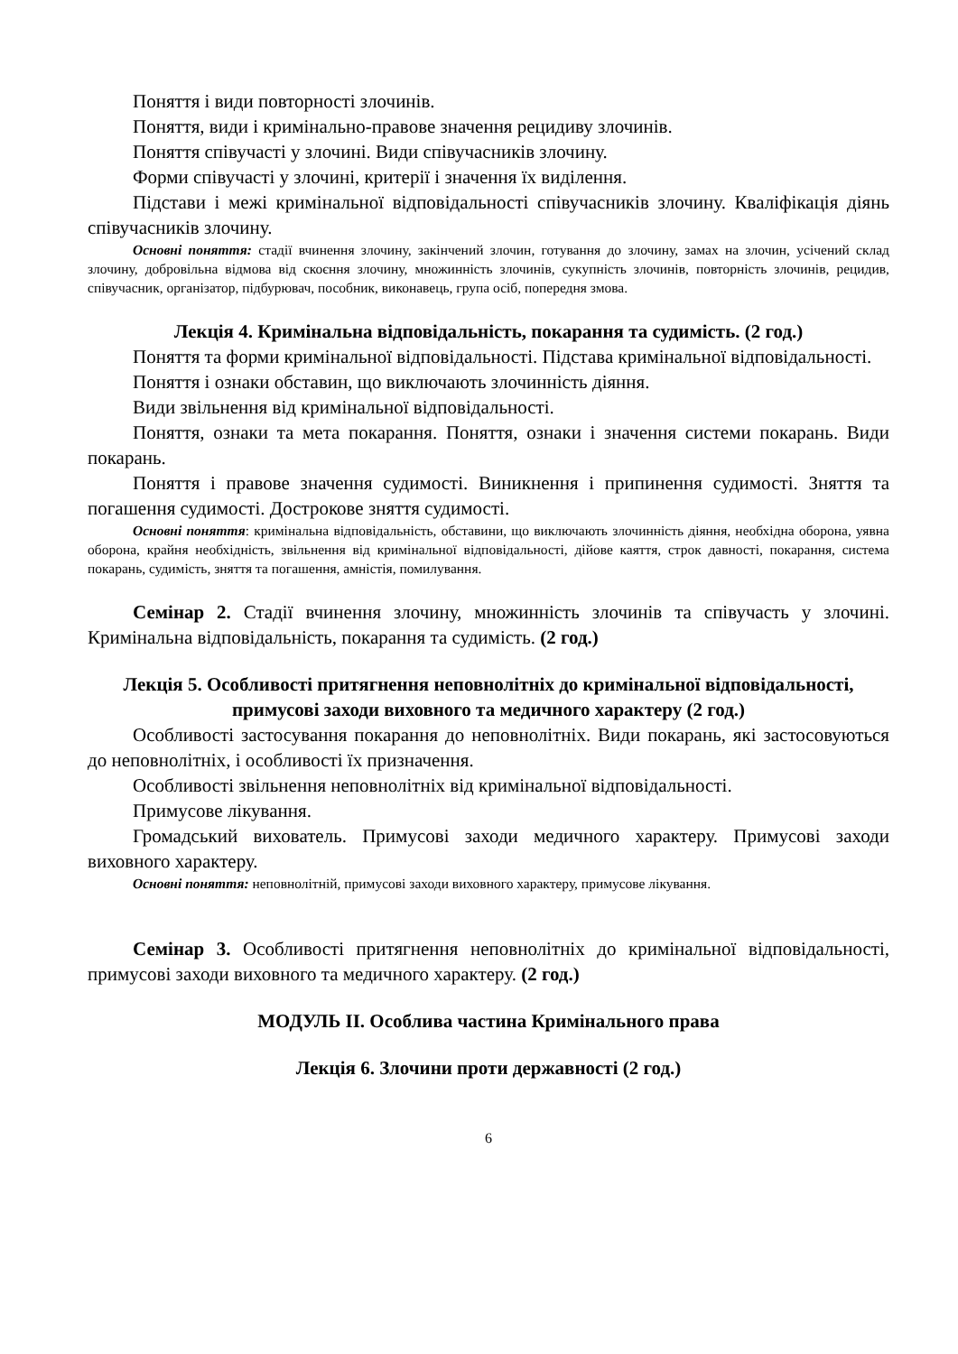Поняття і види повторності злочинів.
Поняття, види і кримінально-правове значення рецидиву злочинів.
Поняття співучасті у злочині. Види співучасників злочину.
Форми співучасті у злочині, критерії і значення їх виділення.
Підстави і межі кримінальної відповідальності співучасників злочину. Кваліфікація діянь співучасників злочину.
Основні поняття: стадії вчинення злочину, закінчений злочин, готування до злочину, замах на злочин, усічений склад злочину, добровільна відмова від скоєння злочину, множинність злочинів, сукупність злочинів, повторність злочинів, рецидив, співучасник, організатор, підбурювач, пособник, виконавець, група осіб, попередня змова.
Лекція 4. Кримінальна відповідальність, покарання та судимість. (2 год.)
Поняття та форми кримінальної відповідальності. Підстава кримінальної відповідальності.
Поняття і ознаки обставин, що виключають злочинність діяння.
Види звільнення від кримінальної відповідальності.
Поняття, ознаки та мета покарання. Поняття, ознаки і значення системи покарань. Види покарань.
Поняття і правове значення судимості. Виникнення і припинення судимості. Зняття та погашення судимості. Дострокове зняття судимості.
Основні поняття: кримінальна відповідальність, обставини, що виключають злочинність діяння, необхідна оборона, уявна оборона, крайня необхідність, звільнення від кримінальної відповідальності, дійове каяття, строк давності, покарання, система покарань, судимість, зняття та погашення, амністія, помилування.
Семінар 2. Стадії вчинення злочину, множинність злочинів та співучасть у злочині. Кримінальна відповідальність, покарання та судимість. (2 год.)
Лекція 5. Особливості притягнення неповнолітніх до кримінальної відповідальності, примусові заходи виховного та медичного характеру (2 год.)
Особливості застосування покарання до неповнолітніх. Види покарань, які застосовуються до неповнолітніх, і особливості їх призначення.
Особливості звільнення неповнолітніх від кримінальної відповідальності.
Примусове лікування.
Громадський вихователь. Примусові заходи медичного характеру. Примусові заходи виховного характеру.
Основні поняття: неповнолітній, примусові заходи виховного характеру, примусове лікування.
Семінар 3. Особливості притягнення неповнолітніх до кримінальної відповідальності, примусові заходи виховного та медичного характеру. (2 год.)
МОДУЛЬ ІІ. Особлива частина Кримінального права
Лекція 6. Злочини проти державності (2 год.)
6